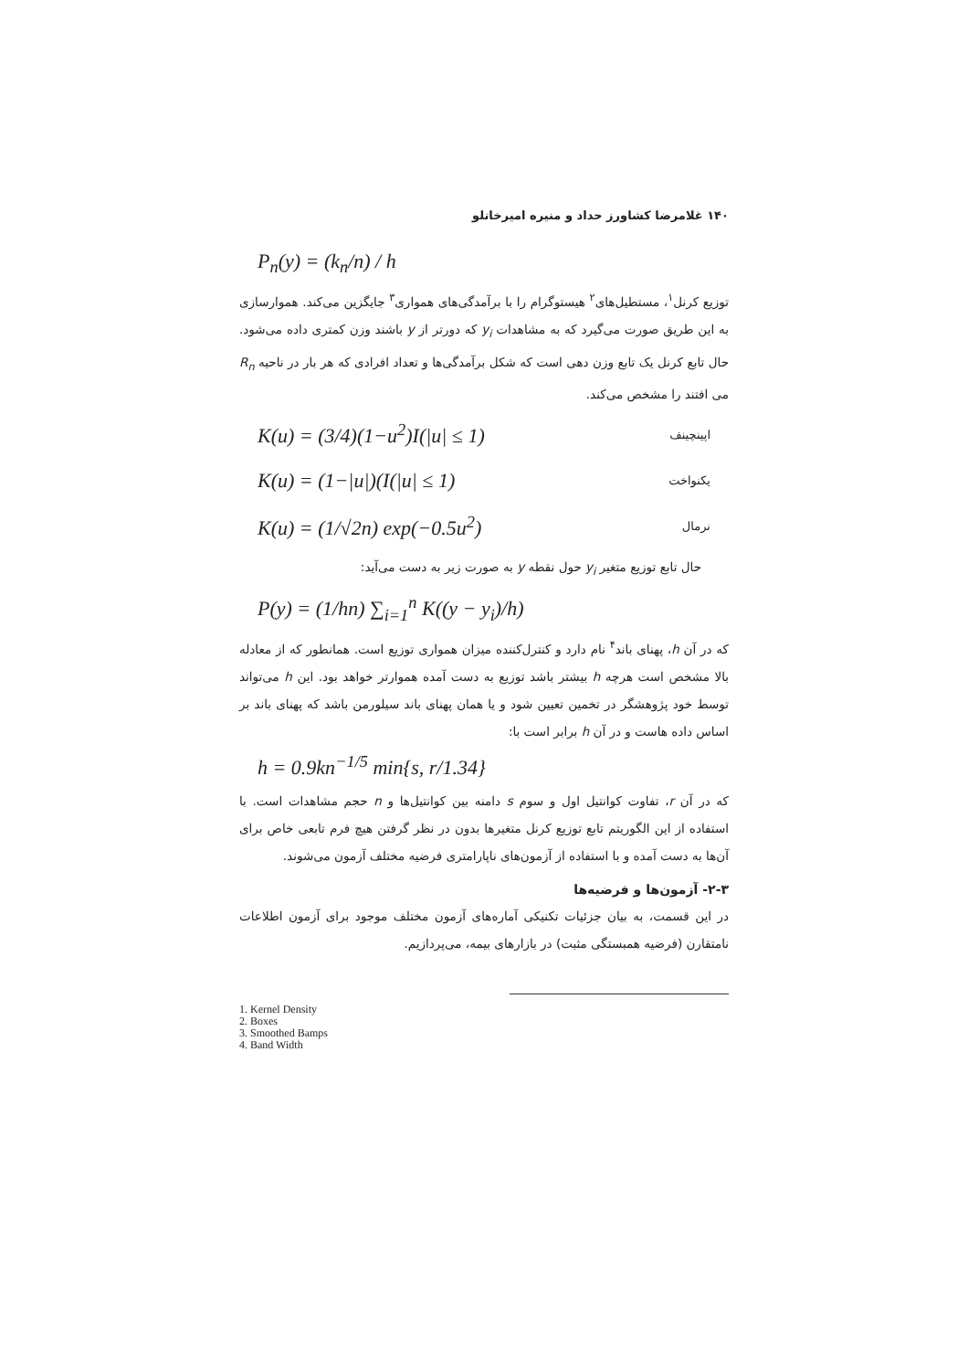۱۴۰ غلامرضا کشاورز حداد و منیره امیرخانلو
P<sub>n</sub>(y) = (k<sub>n</sub>/n) / h
توزیع کرنل<sup>۱</sup>، مستطیل‌های<sup>۲</sup> هیستوگرام را با برآمدگی‌های همواری<sup>۳</sup> جایگزین می‌کند. هموارسازی به این طریق صورت می‌گیرد که به مشاهدات y<sub>i</sub> که دورتر از y باشند وزن کمتری داده می‌شود. حال تابع کرنل یک تابع وزن دهی است که شکل برآمدگی‌ها و تعداد افرادی که هر بار در ناحیه R<sub>n</sub> می افتند را مشخص می‌کند.
K(u) = (3/4)(1−u<sup>2</sup>)I(|u| ≤ 1) اپینچینف
K(u) = (1−|u|)(I(|u| ≤ 1) یکنواخت
K(u) = (1/√2n) exp(−0.5u<sup>2</sup>) نرمال
حال تابع توزیع متغیر y<sub>i</sub> حول نقطه y به صورت زیر به دست می‌آید:
P(y) = (1/hn) ∑<sub>i=1</sub><sup>n</sup> K((y − y<sub>i</sub>)/h)
که در آن h، پهنای باند<sup>۴</sup> نام دارد و کنترل‌کننده میزان همواری توزیع است. همانطور که از معادله بالا مشخص است هرچه h بیشتر باشد توزیع به دست آمده هموارتر خواهد بود. این h می‌تواند توسط خود پژوهشگر در تخمین تعیین شود و یا همان پهنای باند سیلورمن باشد که پهنای باند بر اساس داده هاست و در آن h برابر است با:
h = 0.9kn<sup>−1/5</sup> min{s, r/1.34}
که در آن r، تفاوت کوانتیل اول و سوم s دامنه بین کوانتیل‌ها و n حجم مشاهدات است. با استفاده از این الگوریتم تابع توزیع کرنل متغیرها بدون در نظر گرفتن هیچ فرم تابعی خاص برای آن‌ها به دست آمده و با استفاده از آزمون‌های ناپارامتری فرضیه مختلف آزمون می‌شوند.
۲-۳- آزمون‌ها و فرضیه‌ها
در این قسمت، به بیان جزئیات تکنیکی آماره‌های آزمون مختلف موجود برای آزمون اطلاعات نامتقارن (فرضیه همبستگی مثبت) در بازارهای بیمه، می‌پردازیم.
1. Kernel Density
2. Boxes
3. Smoothed Bamps
4. Band Width